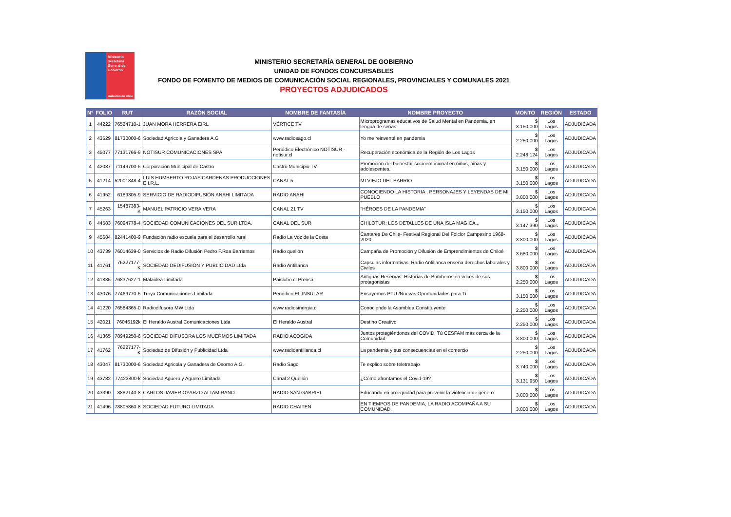Ministerio
Secretaría
General de
Gobierno
Gobierno de Chile
MINISTERIO SECRETARÍA GENERAL DE GOBIERNO
UNIDAD DE FONDOS CONCURSABLES
FONDO DE FOMENTO DE MEDIOS DE COMUNICACIÓN SOCIAL REGIONALES, PROVINCIALES Y COMUNALES 2021
PROYECTOS ADJUDICADOS
| N° | FOLIO | RUT | RAZÓN SOCIAL | NOMBRE DE FANTASÍA | NOMBRE PROYECTO | MONTO | REGIÓN | ESTADO |
| --- | --- | --- | --- | --- | --- | --- | --- | --- |
| 1 | 44222 | 76524710-1 | JUAN MORA HERRERA EIRL | VÉRTICE TV | Microprogramas educativos de Salud Mental en Pandemia, en lengua de señas. | $ 3.150.000 | Los Lagos | ADJUDICADA |
| 2 | 43529 | 81730000-6 | Sociedad Agrícola y Ganadera A.G | www.radiosago.cl | Yo me reinventé en pandemia | $ 2.250.000 | Los Lagos | ADJUDICADA |
| 3 | 45077 | 77131766-9 | NOTISUR COMUNICACIONES SPA | Periódico Electrónico NOTISUR - notisur.cl | Recuperación económica de la Región de Los Lagos | $ 2.248.124 | Los Lagos | ADJUDICADA |
| 4 | 42087 | 71149700-5 | Corporación Municipal de Castro | Castro Municipio TV | Promoción del bienestar socioemocional en niños, niñas y adolescentes. | $ 3.150.000 | Los Lagos | ADJUDICADA |
| 5 | 41214 | 52001848-4 | LUIS HUMBERTO ROJAS CARDENAS PRODUCCIONES E.I.R.L. | CANAL 5 | MI VIEJO DEL BARRIO | $ 3.150.000 | Los Lagos | ADJUDICADA |
| 6 | 41952 | 6189305-9 | SERVICIO DE RADIODIFUSIÓN ANAHI LIMITADA | RADIO ANAHI | CONOCIENDO LA HISTORIA , PERSONAJES Y LEYENDAS DE MI PUEBLO | $ 3.800.000 | Los Lagos | ADJUDICADA |
| 7 | 45263 | 15487383-K | MANUEL PATRICIO VERA VERA | CANAL 21 TV | “HÉROES DE LA PANDEMIA” | $ 3.150.000 | Los Lagos | ADJUDICADA |
| 8 | 44583 | 76094778-4 | SOCIEDAD COMUNICACIONES DEL SUR LTDA. | CANAL DEL SUR | CHILOTUR: LOS DETALLES DE UNA ISLA MAGICA... | $ 3.147.390 | Los Lagos | ADJUDICADA |
| 9 | 45684 | 82441400-9 | Fundación radio escuela para el desarrollo rural | Radio La Voz de la Costa | Cantares De Chile- Festival Regional Del Folclor Campesino 1968-2020 | $ 3.800.000 | Los Lagos | ADJUDICADA |
| 10 | 43739 | 76014639-0 | Servicios de Radio Difusión Pedro F.Roa Barrientos | Radio quellón | Campaña de Promoción y Difusión de Emprendimientos de Chiloé | $ 3.680.000 | Los Lagos | ADJUDICADA |
| 11 | 41761 | 76227177-K | SOCIEDAD DEDIFUSIÓN Y PUBLICIDAD Ltda | Radio Antillanca | Capsulas informativas, Radio Antillanca enseña derechos laborales y Civiles | $ 3.800.000 | Los Lagos | ADJUDICADA |
| 12 | 41835 | 76837627-1 | Malaidea Limitada | Paislobo.cl Prensa | Antiguas Reservas: Historias de Bomberos en voces de sus protagonistas | $ 2.250.000 | Los Lagos | ADJUDICADA |
| 13 | 43076 | 77469770-5 | Troya Comunicaciones Limitada | Periódico EL INSULAR | Ensayemos PTU /Nuevas Oportunidades para Tí | $ 3.150.000 | Los Lagos | ADJUDICADA |
| 14 | 41220 | 76584365-0 | Radiodifusora MW Ltda | www.radiosinergia.cl | Conociendo la Asamblea Constituyente | $ 2.250.000 | Los Lagos | ADJUDICADA |
| 15 | 42021 | 76046192k | El Heraldo Austral Comunicaciones Ltda | El Heraldo Austral | Destino Creativo | $ 2.250.000 | Los Lagos | ADJUDICADA |
| 16 | 41365 | 78949250-6 | SOCIEDAD DIFUSORA LOS MUERMOS LIMITADA | RADIO ACOGIDA | Juntos protegiéndonos del COVID, Tú CESFAM más cerca de la Comunidad | $ 3.800.000 | Los Lagos | ADJUDICADA |
| 17 | 41762 | 76227177-K | Sociedad de Difusión y Publicidad Ltda | www.radioantillanca.cl | La pandemia y sus consecuencias en el comercio | $ 2.250.000 | Los Lagos | ADJUDICADA |
| 18 | 43047 | 81730000-6 | Sociedad Agricola y Ganadera de Osorno A.G. | Radio Sago | Te explico sobre teletrabajo | $ 3.740.000 | Los Lagos | ADJUDICADA |
| 19 | 43782 | 77423800-k | Sociedad Agüero y Agüero Limitada | Canal 2 Quellón | ¿Cómo afrontamos el Covid-19? | $ 3.131.950 | Los Lagos | ADJUDICADA |
| 20 | 43390 | 8882140-8 | CARLOS JAVIER OYARZO ALTAMIRANO | RADIO SAN GABRIEL | Educando en proequidad para prevenir la violencia de género | $ 3.800.000 | Los Lagos | ADJUDICADA |
| 21 | 41496 | 78805860-8 | SOCIEDAD FUTURO LIMITADA | RADIO CHAITEN | EN TIEMPOS DE PANDEMIA, LA RADIO ACOMPAÑA A SU COMUNIDAD. | $ 3.800.000 | Los Lagos | ADJUDICADA |